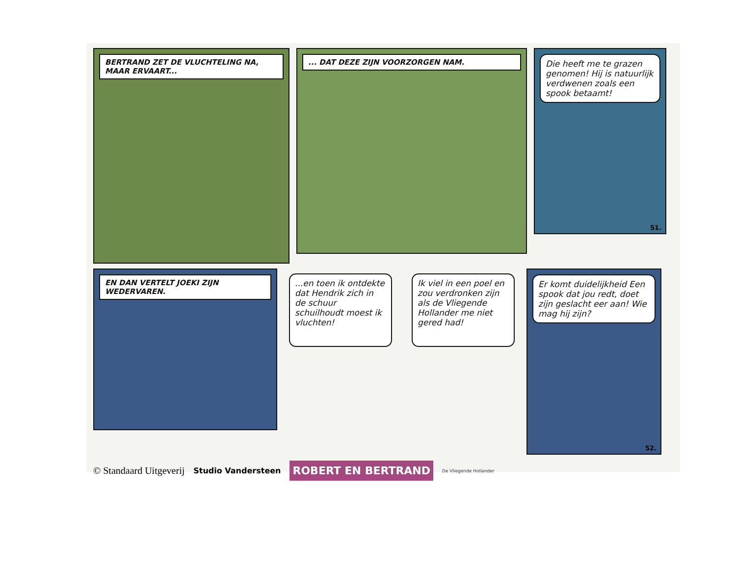BERTRAND ZET DE VLUCHTELING NA, MAAR ERVAART...
... DAT DEZE ZIJN VOORZORGEN NAM.
Die heeft me te grazen genomen! Hij is natuurlijk verdwenen zoals een spook betaamt!
51.
EN DAN VERTELT JOEKI ZIJN WEDERVAREN.
...en toen ik ontdekte dat Hendrik zich in de schuur schuilhoudt moest ik vluchten!
Ik viel in een poel en zou verdronken zijn als de Vliegende Hollander me niet gered had!
Er komt duidelijkheid Een spook dat jou redt, doet zijn geslacht eer aan! Wie mag hij zijn?
52.
© Standaard Uitgeverij Studio Vandersteen ROBERT EN BERTRAND De Vliegende Hollander